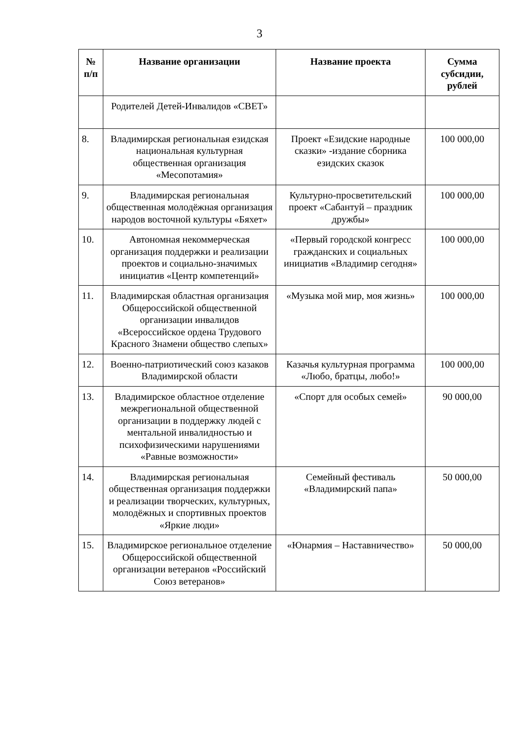3
| № п/п | Название организации | Название проекта | Сумма субсидии, рублей |
| --- | --- | --- | --- |
| | Родителей Детей-Инвалидов «СВЕТ» | | |
| 8. | Владимирская региональная езидская национальная культурная общественная организация «Месопотамия» | Проект «Езидские народные сказки» -издание сборника езидских сказок | 100 000,00 |
| 9. | Владимирская региональная общественная молодёжная организация народов восточной культуры «Бяхет» | Культурно-просветительский проект «Сабантуй – праздник дружбы» | 100 000,00 |
| 10. | Автономная некоммерческая организация поддержки и реализации проектов и социально-значимых инициатив «Центр компетенций» | «Первый городской конгресс гражданских и социальных инициатив «Владимир сегодня» | 100 000,00 |
| 11. | Владимирская областная организация Общероссийской общественной организации инвалидов «Всероссийское ордена Трудового Красного Знамени общество слепых» | «Музыка мой мир, моя жизнь» | 100 000,00 |
| 12. | Военно-патриотический союз казаков Владимирской области | Казачья культурная программа «Любо, братцы, любо!» | 100 000,00 |
| 13. | Владимирское областное отделение межрегиональной общественной организации в поддержку людей с ментальной инвалидностью и психофизическими нарушениями «Равные возможности» | «Спорт для особых семей» | 90 000,00 |
| 14. | Владимирская региональная общественная организация поддержки и реализации творческих, культурных, молодёжных и спортивных проектов «Яркие люди» | Семейный фестиваль «Владимирский папа» | 50 000,00 |
| 15. | Владимирское региональное отделение Общероссийской общественной организации ветеранов «Российский Союз ветеранов» | «Юнармия – Наставничество» | 50 000,00 |